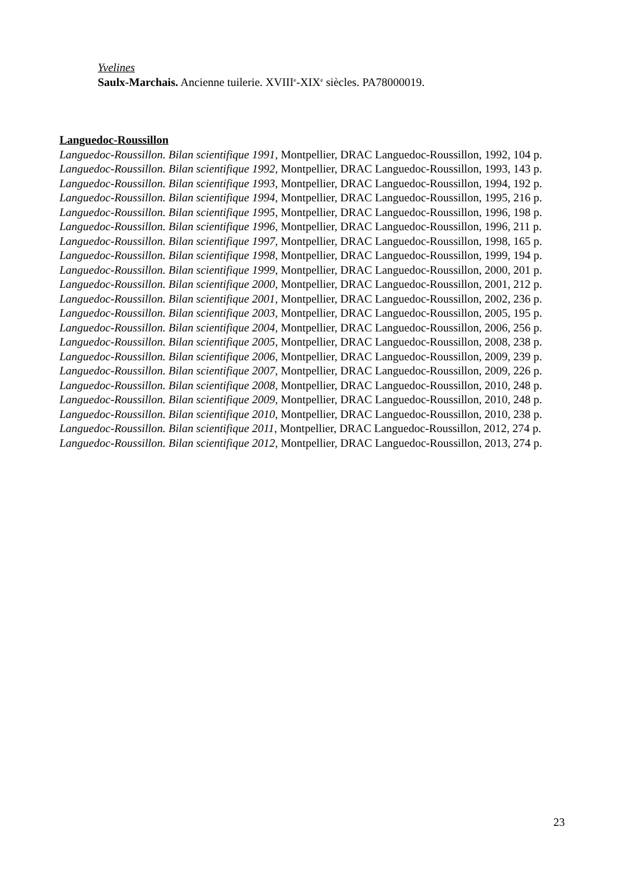Yvelines
Saulx-Marchais. Ancienne tuilerie. XVIII<sup>e</sup>-XIX<sup>e</sup> siècles. PA78000019.
Languedoc-Roussillon
Languedoc-Roussillon. Bilan scientifique 1991, Montpellier, DRAC Languedoc-Roussillon, 1992, 104 p.
Languedoc-Roussillon. Bilan scientifique 1992, Montpellier, DRAC Languedoc-Roussillon, 1993, 143 p.
Languedoc-Roussillon. Bilan scientifique 1993, Montpellier, DRAC Languedoc-Roussillon, 1994, 192 p.
Languedoc-Roussillon. Bilan scientifique 1994, Montpellier, DRAC Languedoc-Roussillon, 1995, 216 p.
Languedoc-Roussillon. Bilan scientifique 1995, Montpellier, DRAC Languedoc-Roussillon, 1996, 198 p.
Languedoc-Roussillon. Bilan scientifique 1996, Montpellier, DRAC Languedoc-Roussillon, 1996, 211 p.
Languedoc-Roussillon. Bilan scientifique 1997, Montpellier, DRAC Languedoc-Roussillon, 1998, 165 p.
Languedoc-Roussillon. Bilan scientifique 1998, Montpellier, DRAC Languedoc-Roussillon, 1999, 194 p.
Languedoc-Roussillon. Bilan scientifique 1999, Montpellier, DRAC Languedoc-Roussillon, 2000, 201 p.
Languedoc-Roussillon. Bilan scientifique 2000, Montpellier, DRAC Languedoc-Roussillon, 2001, 212 p.
Languedoc-Roussillon. Bilan scientifique 2001, Montpellier, DRAC Languedoc-Roussillon, 2002, 236 p.
Languedoc-Roussillon. Bilan scientifique 2003, Montpellier, DRAC Languedoc-Roussillon, 2005, 195 p.
Languedoc-Roussillon. Bilan scientifique 2004, Montpellier, DRAC Languedoc-Roussillon, 2006, 256 p.
Languedoc-Roussillon. Bilan scientifique 2005, Montpellier, DRAC Languedoc-Roussillon, 2008, 238 p.
Languedoc-Roussillon. Bilan scientifique 2006, Montpellier, DRAC Languedoc-Roussillon, 2009, 239 p.
Languedoc-Roussillon. Bilan scientifique 2007, Montpellier, DRAC Languedoc-Roussillon, 2009, 226 p.
Languedoc-Roussillon. Bilan scientifique 2008, Montpellier, DRAC Languedoc-Roussillon, 2010, 248 p.
Languedoc-Roussillon. Bilan scientifique 2009, Montpellier, DRAC Languedoc-Roussillon, 2010, 248 p.
Languedoc-Roussillon. Bilan scientifique 2010, Montpellier, DRAC Languedoc-Roussillon, 2010, 238 p.
Languedoc-Roussillon. Bilan scientifique 2011, Montpellier, DRAC Languedoc-Roussillon, 2012, 274 p.
Languedoc-Roussillon. Bilan scientifique 2012, Montpellier, DRAC Languedoc-Roussillon, 2013, 274 p.
23